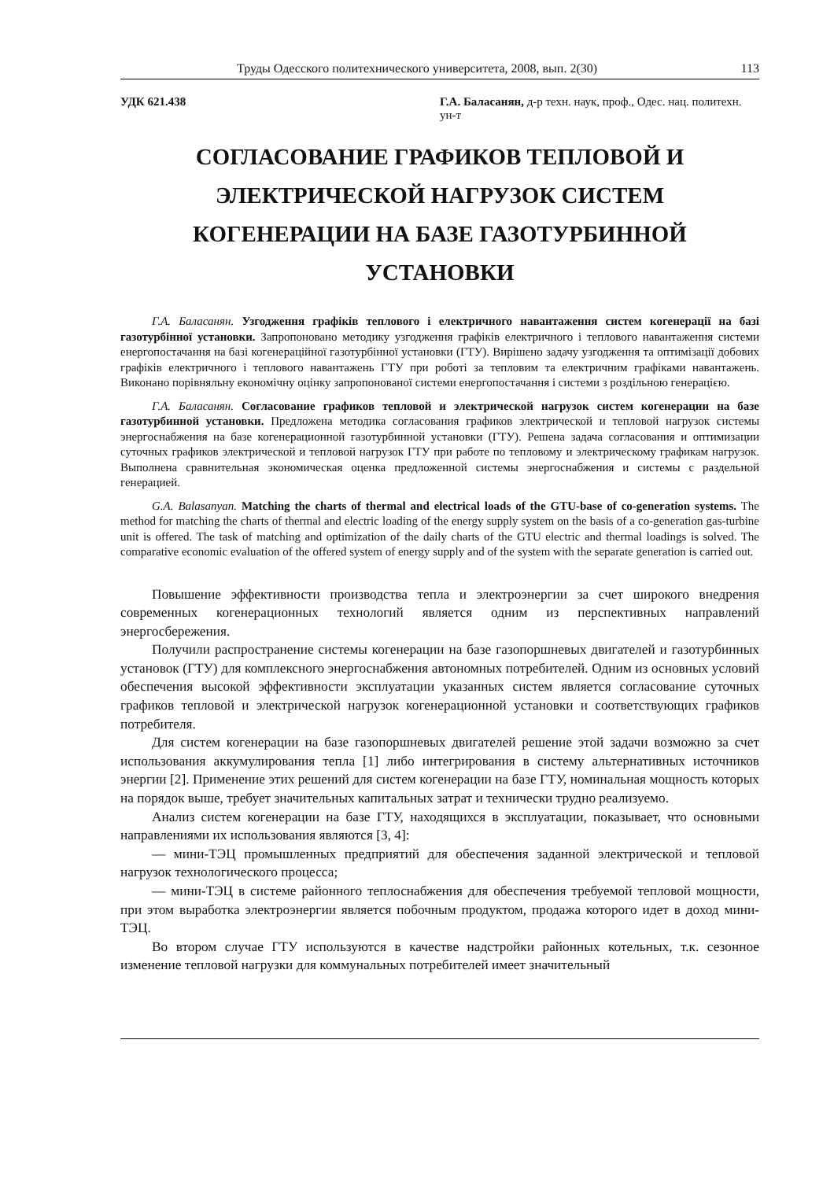Труды Одесского политехнического университета, 2008, вып. 2(30) 113
УДК 621.438 Г.А. Баласанян, д-р техн. наук, проф., Одес. нац. политехн. ун-т
СОГЛАСОВАНИЕ ГРАФИКОВ ТЕПЛОВОЙ И ЭЛЕКТРИЧЕСКОЙ НАГРУЗОК СИСТЕМ КОГЕНЕРАЦИИ НА БАЗЕ ГАЗОТУРБИННОЙ УСТАНОВКИ
Г.А. Баласанян. Узгодження графіків теплового і електричного навантаження систем когенерації на базі газотурбінної установки. Запропоновано методику узгодження графіків електричного і теплового навантаження системи енергопостачання на базі когенераційної газотурбінної установки (ГТУ). Вирішено задачу узгодження та оптимізації добових графіків електричного і теплового навантажень ГТУ при роботі за тепловим та електричним графіками навантажень. Виконано порівняльну економічну оцінку запропонованої системи енергопостачання і системи з роздільною генерацією.
Г.А. Баласанян. Согласование графиков тепловой и электрической нагрузок систем когенерации на базе газотурбинной установки. Предложена методика согласования графиков электрической и тепловой нагрузок системы энергоснабжения на базе когенерационной газотурбинной установки (ГТУ). Решена задача согласования и оптимизации суточных графиков электрической и тепловой нагрузок ГТУ при работе по тепловому и электрическому графикам нагрузок. Выполнена сравнительная экономическая оценка предложенной системы энергоснабжения и системы с раздельной генерацией.
G.A. Balasanyan. Matching the charts of thermal and electrical loads of the GTU-base of co-generation systems. The method for matching the charts of thermal and electric loading of the energy supply system on the basis of a co-generation gas-turbine unit is offered. The task of matching and optimization of the daily charts of the GTU electric and thermal loadings is solved. The comparative economic evaluation of the offered system of energy supply and of the system with the separate generation is carried out.
Повышение эффективности производства тепла и электроэнергии за счет широкого внедрения современных когенерационных технологий является одним из перспективных направлений энергосбережения.
Получили распространение системы когенерации на базе газопоршневых двигателей и газотурбинных установок (ГТУ) для комплексного энергоснабжения автономных потребителей. Одним из основных условий обеспечения высокой эффективности эксплуатации указанных систем является согласование суточных графиков тепловой и электрической нагрузок когенерационной установки и соответствующих графиков потребителя.
Для систем когенерации на базе газопоршневых двигателей решение этой задачи возможно за счет использования аккумулирования тепла [1] либо интегрирования в систему альтернативных источников энергии [2]. Применение этих решений для систем когенерации на базе ГТУ, номинальная мощность которых на порядок выше, требует значительных капитальных затрат и технически трудно реализуемо.
Анализ систем когенерации на базе ГТУ, находящихся в эксплуатации, показывает, что основными направлениями их использования являются [3, 4]:
— мини-ТЭЦ промышленных предприятий для обеспечения заданной электрической и тепловой нагрузок технологического процесса;
— мини-ТЭЦ в системе районного теплоснабжения для обеспечения требуемой тепловой мощности, при этом выработка электроэнергии является побочным продуктом, продажа которого идет в доход мини-ТЭЦ.
Во втором случае ГТУ используются в качестве надстройки районных котельных, т.к. сезонное изменение тепловой нагрузки для коммунальных потребителей имеет значительный